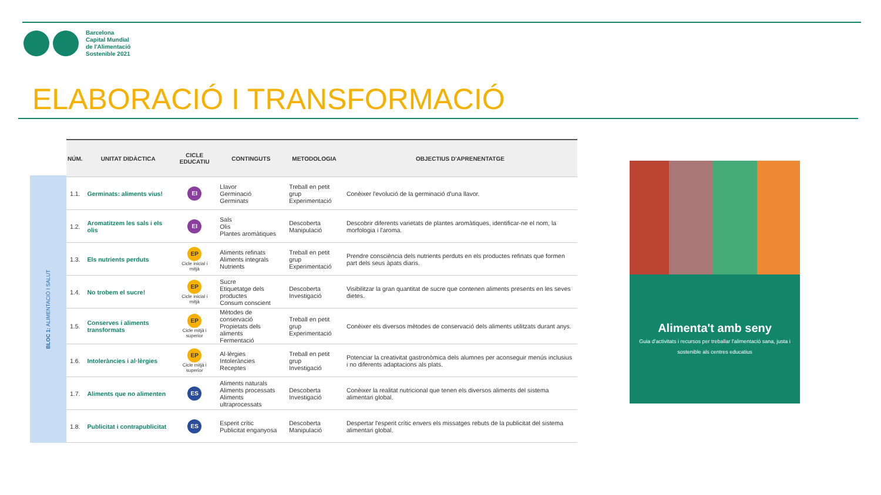Barcelona
Capital Mundial
de l'Alimentació
Sostenible 2021
ELABORACIÓ I TRANSFORMACIÓ
BLOC 1: ALIMENTACIÓ I SALUT
| NÚM. | UNITAT DIDÀCTICA | CICLE EDUCATIU | CONTINGUTS | METODOLOGIA | OBJECTIUS D'APRENENTATGE |
| --- | --- | --- | --- | --- | --- |
| 1.1. | Germinats: aliments vius! | EI | Llavor Germinació Germinats | Treball en petit grup Experimentació | Conèixer l'evolució de la germinació d'una llavor. |
| 1.2. | Aromatitzem les sals i els olis | EI | Sals Olis Plantes aromàtiques | Descoberta Manipulació | Descobrir diferents varietats de plantes aromàtiques, identificar-ne el nom, la morfologia i l'aroma. |
| 1.3. | Els nutrients perduts | EP Cicle inicial i mitjà | Aliments refinats Aliments integrals Nutrients | Treball en petit grup Experimentació | Prendre consciència dels nutrients perduts en els productes refinats que formen part dels seus àpats diaris. |
| 1.4. | No trobem el sucre! | EP Cicle inicial i mitjà | Sucre Etiquetatge dels productes Consum conscient | Descoberta Investigació | Visibilitzar la gran quantitat de sucre que contenen aliments presents en les seves dietes. |
| 1.5. | Conserves i aliments transformats | EP Cicle mitjà i superior | Mètodes de conservació Propietats dels aliments Fermentació | Treball en petit grup Experimentació | Conèixer els diversos mètodes de conservació dels aliments utilitzats durant anys. |
| 1.6. | Intoleràncies i al·lèrgies | EP Cicle mitjà i superior | Al·lèrgies Intoleràncies Receptes | Treball en petit grup Investigació | Potenciar la creativitat gastronòmica dels alumnes per aconseguir menús inclusius i no diferents adaptacions als plats. |
| 1.7. | Aliments que no alimenten | ES | Aliments naturals Aliments processats Aliments ultraprocessats | Descoberta Investigació | Conèixer la realitat nutricional que tenen els diversos aliments del sistema alimentari global. |
| 1.8. | Publicitat i contrapublicitat | ES | Esperit crític Publicitat enganyosa | Descoberta Manipulació | Despertar l'esperit crític envers els missatges rebuts de la publicitat del sistema alimentari global. |
Alimenta't amb seny
Guia d'activitats i recursos per treballar l'alimentació sana, justa i sostenible als centres educatius